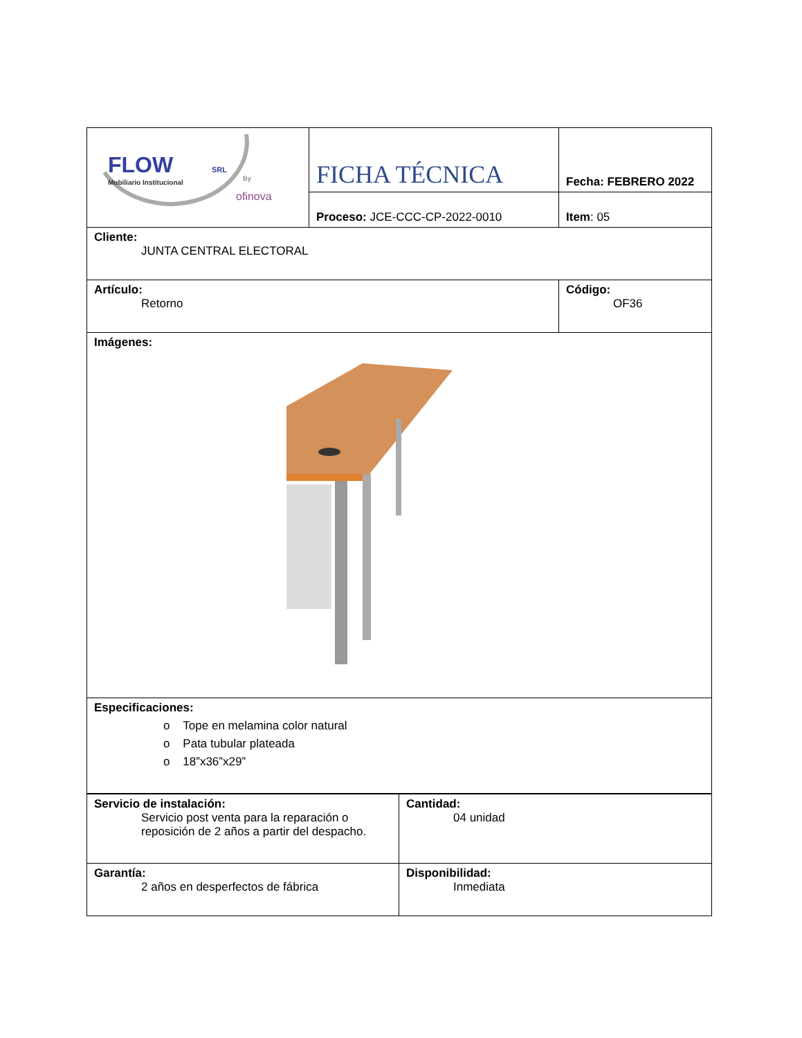| FLOW SRL Mobiliario Institucional By ofinova | FICHA TÉCNICA | Fecha: FEBRERO 2022 |
| | Proceso: JCE-CCC-CP-2022-0010 | Item : 05 |
| Cliente: JUNTA CENTRAL ELECTORAL | | |
| Artículo: Retorno | | Código: OF36 |
| Imágenes: | | |
| Especificaciones: o Tope en melamina color natural o Pata tubular plateada o 18”x36”x29” | | |
| Servicio de instalación: Servicio post venta para la reparación o reposición de 2 años a partir del despacho. | Cantidad: 04 unidad |
| Garantía: 2 años en desperfectos de fábrica | Disponibilidad: Inmediata |